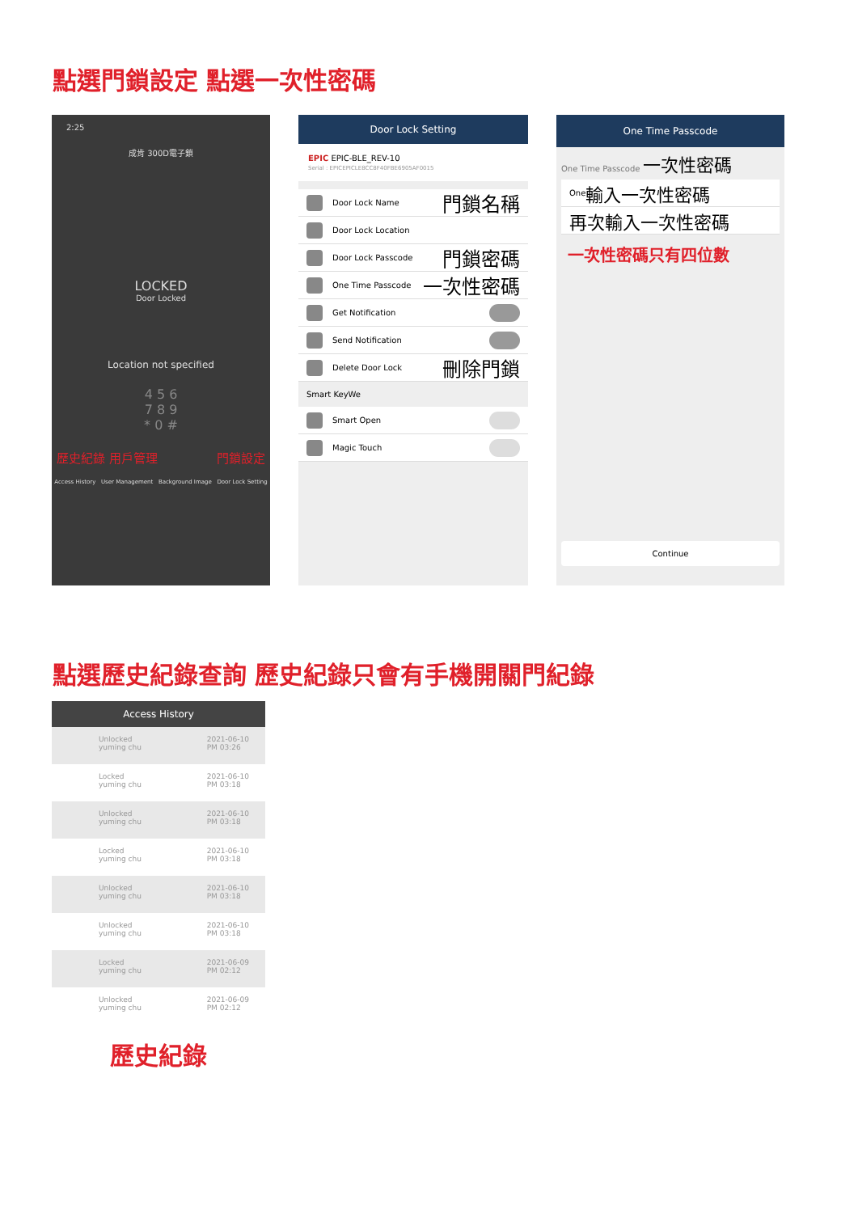點選門鎖設定 點選一次性密碼
2:25
成肯 300D電子鎖
LOCKED
Door Locked
Location not specified
4 5 6
7 8 9
* 0 #
歷史紀錄 用戶管理 門鎖設定
Access History User Management Background Image Door Lock Setting
Door Lock Setting
EPIC EPIC-BLE_REV-10
Serial : EPICEPICLE8CC8F40FBE6905AF0015
Door Lock Name 門鎖名稱
Door Lock Location
Door Lock Passcode 門鎖密碼
One Time Passcode 一次性密碼
Get Notification
Send Notification
Delete Door Lock 刪除門鎖
Smart KeyWe
Smart Open
Magic Touch
One Time Passcode
One Time Passcode 一次性密碼
One 輸入一次性密碼
再次輸入一次性密碼
一次性密碼只有四位數
Continue
點選歷史紀錄查詢 歷史紀錄只會有手機開關門紀錄
Access History
Unlocked
yuming chu 2021-06-10
PM 03:26
Locked
yuming chu 2021-06-10
PM 03:18
Unlocked
yuming chu 2021-06-10
PM 03:18
Locked
yuming chu 2021-06-10
PM 03:18
Unlocked
yuming chu 2021-06-10
PM 03:18
Unlocked
yuming chu 2021-06-10
PM 03:18
Locked
yuming chu 2021-06-09
PM 02:12
Unlocked
yuming chu 2021-06-09
PM 02:12
歷史紀錄